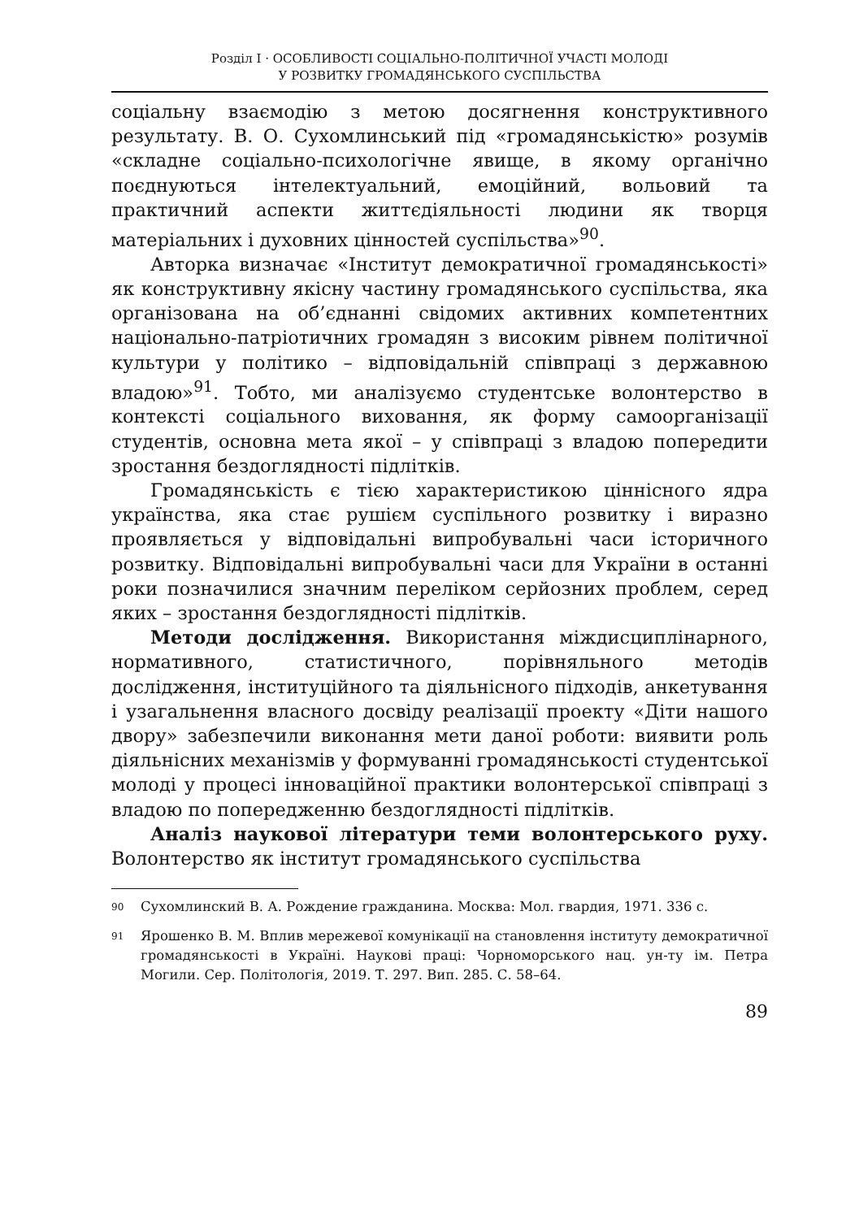Розділ I · ОСОБЛИВОСТІ СОЦІАЛЬНО-ПОЛІТИЧНОЇ УЧАСТІ МОЛОДІ
У РОЗВИТКУ ГРОМАДЯНСЬКОГО СУСПІЛЬСТВА
соціальну взаємодію з метою досягнення конструктивного результату. В. О. Сухомлинський під «громадянськістю» розумів «складне соціально-психологічне явище, в якому органічно поєднуються інтелектуальний, емоційний, вольовий та практичний аспекти життєдіяльності людини як творця матеріальних і духовних цінностей суспільства»<sup>90</sup>.
Авторка визначає «Інститут демократичної громадянськості» як конструктивну якісну частину громадянського суспільства, яка організована на об’єднанні свідомих активних компетентних національно-патріотичних громадян з високим рівнем політичної культури у політико – відповідальній співпраці з державною владою»<sup>91</sup>. Тобто, ми аналізуємо студентське волонтерство в контексті соціального виховання, як форму самоорганізації студентів, основна мета якої – у співпраці з владою попередити зростання бездоглядності підлітків.
Громадянськість є тією характеристикою ціннісного ядра українства, яка стає рушієм суспільного розвитку і виразно проявляється у відповідальні випробувальні часи історичного розвитку. Відповідальні випробувальні часи для України в останні роки позначилися значним переліком серйозних проблем, серед яких – зростання бездоглядності підлітків.
Методи дослідження. Використання міждисциплінарного, нормативного, статистичного, порівняльного методів дослідження, інституційного та діяльнісного підходів, анкетування і узагальнення власного досвіду реалізації проекту «Діти нашого двору» забезпечили виконання мети даної роботи: виявити роль діяльнісних механізмів у формуванні громадянськості студентської молоді у процесі інноваційної практики волонтерської співпраці з владою по попередженню бездоглядності підлітків.
Аналіз наукової літератури теми волонтерського руху. Волонтерство як інститут громадянського суспільства
90 Сухомлинский В. А. Рождение гражданина. Москва: Мол. гвардия, 1971. 336 с.
91 Ярошенко В. М. Вплив мережевої комунікації на становлення інституту демократичної громадянськості в Україні. Наукові праці: Чорноморського нац. ун-ту ім. Петра Могили. Сер. Політологія, 2019. Т. 297. Вип. 285. С. 58–64.
89